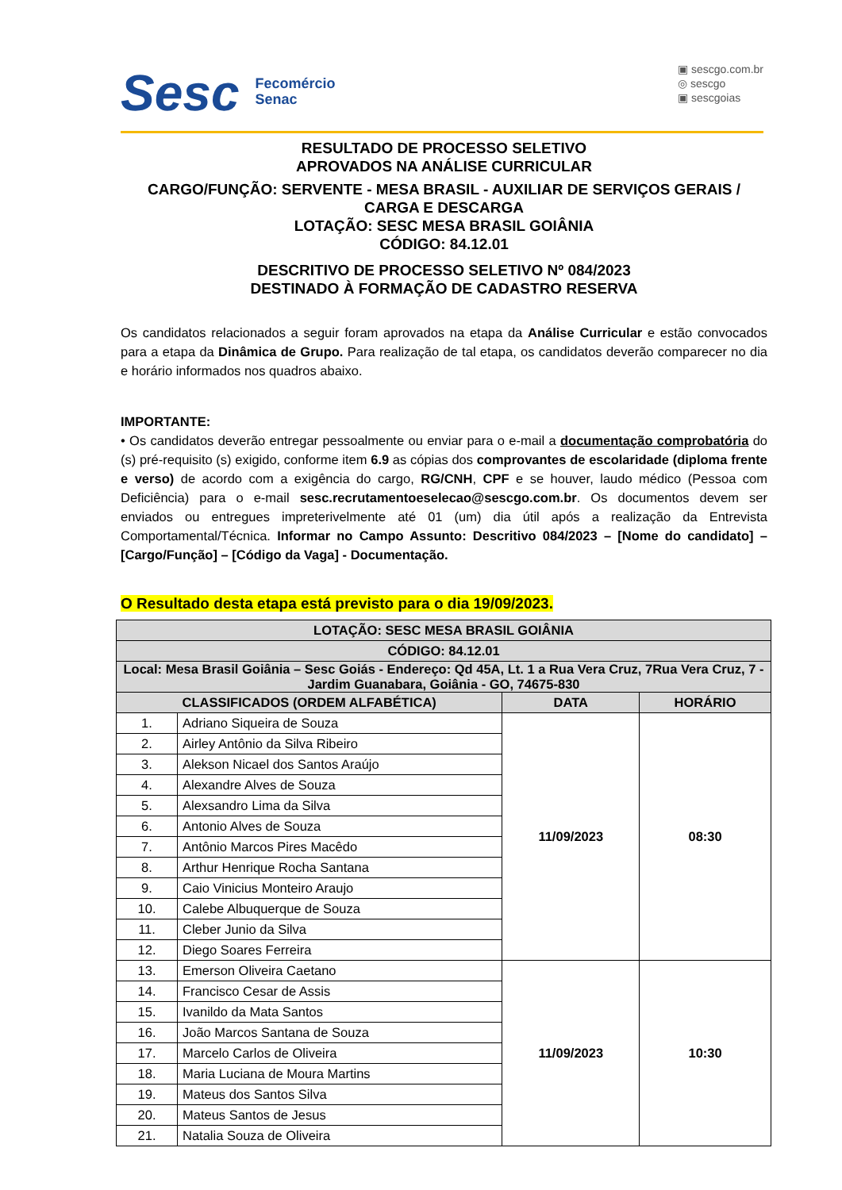Sesc
Fecomércio
Senac
▣ sescgo.com.br
◎ sescgo
▣ sescgoias
RESULTADO DE PROCESSO SELETIVO
APROVADOS NA ANÁLISE CURRICULAR
CARGO/FUNÇÃO: SERVENTE - MESA BRASIL - AUXILIAR DE SERVIÇOS GERAIS / CARGA E DESCARGA
LOTAÇÃO: SESC MESA BRASIL GOIÂNIA
CÓDIGO: 84.12.01
DESCRITIVO DE PROCESSO SELETIVO Nº 084/2023
DESTINADO À FORMAÇÃO DE CADASTRO RESERVA
Os candidatos relacionados a seguir foram aprovados na etapa da Análise Curricular e estão convocados para a etapa da Dinâmica de Grupo. Para realização de tal etapa, os candidatos deverão comparecer no dia e horário informados nos quadros abaixo.
IMPORTANTE:
• Os candidatos deverão entregar pessoalmente ou enviar para o e-mail a documentação comprobatória do (s) pré-requisito (s) exigido, conforme item 6.9 as cópias dos comprovantes de escolaridade (diploma frente e verso) de acordo com a exigência do cargo, RG/CNH, CPF e se houver, laudo médico (Pessoa com Deficiência) para o e-mail sesc.recrutamentoeselecao@sescgo.com.br. Os documentos devem ser enviados ou entregues impreterivelmente até 01 (um) dia útil após a realização da Entrevista Comportamental/Técnica. Informar no Campo Assunto: Descritivo 084/2023 – [Nome do candidato] – [Cargo/Função] – [Código da Vaga] - Documentação.
O Resultado desta etapa está previsto para o dia 19/09/2023.
| LOTAÇÃO: SESC MESA BRASIL GOIÂNIA | | | |
| --- | --- | --- | --- |
| CÓDIGO: 84.12.01 | | | |
| Local: Mesa Brasil Goiânia – Sesc Goiás - Endereço: Qd 45A, Lt. 1 a Rua Vera Cruz, 7Rua Vera Cruz, 7 - Jardim Guanabara, Goiânia - GO, 74675-830 | | | |
| CLASSIFICADOS (ORDEM ALFABÉTICA) | | DATA | HORÁRIO |
| 1. | Adriano Siqueira de Souza | 11/09/2023 | 08:30 |
| 2. | Airley Antônio da Silva Ribeiro | | |
| 3. | Alekson Nicael dos Santos Araújo | | |
| 4. | Alexandre Alves de Souza | | |
| 5. | Alexsandro Lima da Silva | | |
| 6. | Antonio Alves de Souza | | |
| 7. | Antônio Marcos Pires Macêdo | | |
| 8. | Arthur Henrique Rocha Santana | | |
| 9. | Caio Vinicius Monteiro Araujo | | |
| 10. | Calebe Albuquerque de Souza | | |
| 11. | Cleber Junio da Silva | | |
| 12. | Diego Soares Ferreira | | |
| 13. | Emerson Oliveira Caetano | 11/09/2023 | 10:30 |
| 14. | Francisco Cesar de Assis | | |
| 15. | Ivanildo da Mata Santos | | |
| 16. | João Marcos Santana de Souza | | |
| 17. | Marcelo Carlos de Oliveira | | |
| 18. | Maria Luciana de Moura Martins | | |
| 19. | Mateus dos Santos Silva | | |
| 20. | Mateus Santos de Jesus | | |
| 21. | Natalia Souza de Oliveira | | |